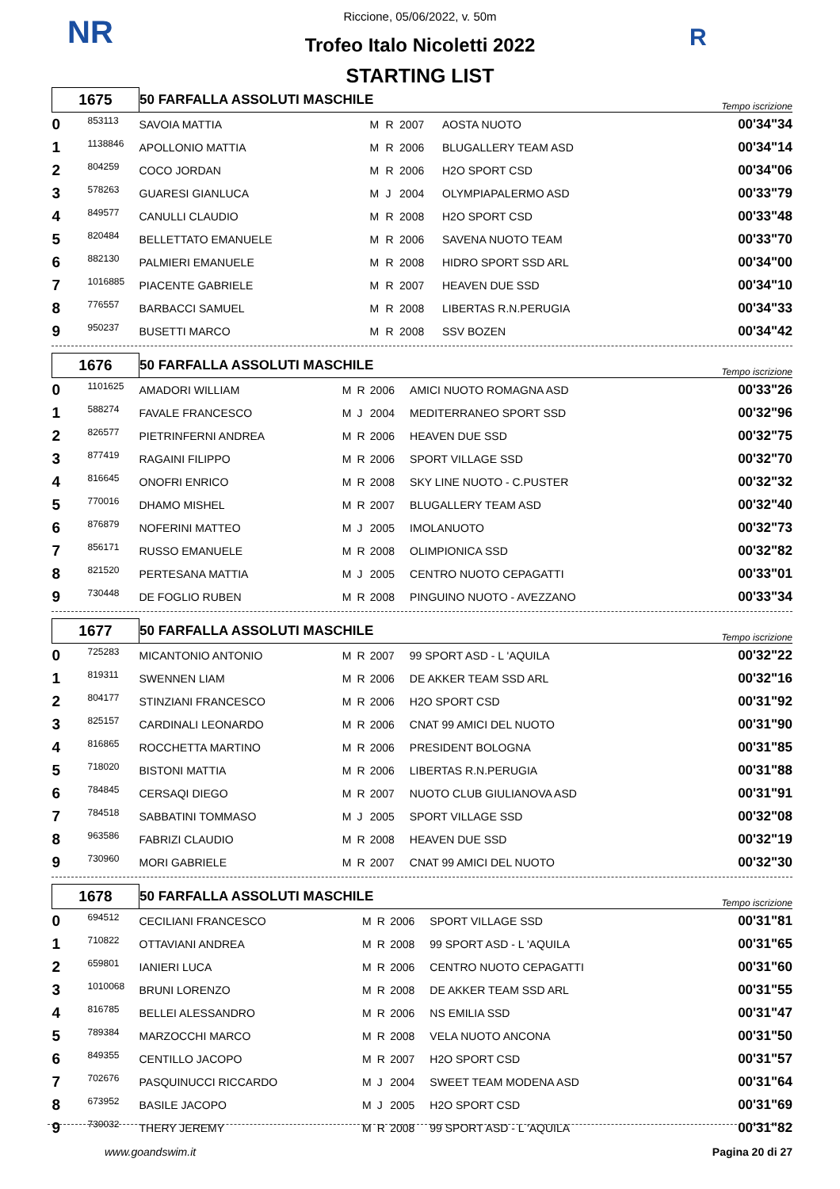NR R
Riccione, 05/06/2022, v. 50m
Trofeo Italo Nicoletti 2022
STARTING LIST
| 1675 | | 50 FARFALLA ASSOLUTI MASCHILE | | | | | Tempo iscrizione |
| 0 | 853113 | SAVOIA MATTIA | M | R | 2007 | AOSTA NUOTO | 00'34"34 |
| 1 | 1138846 | APOLLONIO MATTIA | M | R | 2006 | BLUGALLERY TEAM ASD | 00'34"14 |
| 2 | 804259 | COCO JORDAN | M | R | 2006 | H2O SPORT CSD | 00'34"06 |
| 3 | 578263 | GUARESI GIANLUCA | M | J | 2004 | OLYMPIAPALERMO ASD | 00'33"79 |
| 4 | 849577 | CANULLI CLAUDIO | M | R | 2008 | H2O SPORT CSD | 00'33"48 |
| 5 | 820484 | BELLETTATO EMANUELE | M | R | 2006 | SAVENA NUOTO TEAM | 00'33"70 |
| 6 | 882130 | PALMIERI EMANUELE | M | R | 2008 | HIDRO SPORT SSD ARL | 00'34"00 |
| 7 | 1016885 | PIACENTE GABRIELE | M | R | 2007 | HEAVEN DUE SSD | 00'34"10 |
| 8 | 776557 | BARBACCI SAMUEL | M | R | 2008 | LIBERTAS R.N.PERUGIA | 00'34"33 |
| 9 | 950237 | BUSETTI MARCO | M | R | 2008 | SSV BOZEN | 00'34"42 |
| 1676 | | 50 FARFALLA ASSOLUTI MASCHILE | | | | | Tempo iscrizione |
| 0 | 1101625 | AMADORI WILLIAM | M | R | 2006 | AMICI NUOTO ROMAGNA ASD | 00'33"26 |
| 1 | 588274 | FAVALE FRANCESCO | M | J | 2004 | MEDITERRANEO SPORT SSD | 00'32"96 |
| 2 | 826577 | PIETRINFERNI ANDREA | M | R | 2006 | HEAVEN DUE SSD | 00'32"75 |
| 3 | 877419 | RAGAINI FILIPPO | M | R | 2006 | SPORT VILLAGE SSD | 00'32"70 |
| 4 | 816645 | ONOFRI ENRICO | M | R | 2008 | SKY LINE NUOTO - C.PUSTER | 00'32"32 |
| 5 | 770016 | DHAMO MISHEL | M | R | 2007 | BLUGALLERY TEAM ASD | 00'32"40 |
| 6 | 876879 | NOFERINI MATTEO | M | J | 2005 | IMOLANUOTO | 00'32"73 |
| 7 | 856171 | RUSSO EMANUELE | M | R | 2008 | OLIMPIONICA SSD | 00'32"82 |
| 8 | 821520 | PERTESANA MATTIA | M | J | 2005 | CENTRO NUOTO CEPAGATTI | 00'33"01 |
| 9 | 730448 | DE FOGLIO RUBEN | M | R | 2008 | PINGUINO NUOTO - AVEZZANO | 00'33"34 |
| 1677 | | 50 FARFALLA ASSOLUTI MASCHILE | | | | | Tempo iscrizione |
| 0 | 725283 | MICANTONIO ANTONIO | M | R | 2007 | 99 SPORT ASD - L 'AQUILA | 00'32"22 |
| 1 | 819311 | SWENNEN LIAM | M | R | 2006 | DE AKKER TEAM SSD ARL | 00'32"16 |
| 2 | 804177 | STINZIANI FRANCESCO | M | R | 2006 | H2O SPORT CSD | 00'31"92 |
| 3 | 825157 | CARDINALI LEONARDO | M | R | 2006 | CNAT 99 AMICI DEL NUOTO | 00'31"90 |
| 4 | 816865 | ROCCHETTA MARTINO | M | R | 2006 | PRESIDENT BOLOGNA | 00'31"85 |
| 5 | 718020 | BISTONI MATTIA | M | R | 2006 | LIBERTAS R.N.PERUGIA | 00'31"88 |
| 6 | 784845 | CERSAQI DIEGO | M | R | 2007 | NUOTO CLUB GIULIANOVA ASD | 00'31"91 |
| 7 | 784518 | SABBATINI TOMMASO | M | J | 2005 | SPORT VILLAGE SSD | 00'32"08 |
| 8 | 963586 | FABRIZI CLAUDIO | M | R | 2008 | HEAVEN DUE SSD | 00'32"19 |
| 9 | 730960 | MORI GABRIELE | M | R | 2007 | CNAT 99 AMICI DEL NUOTO | 00'32"30 |
| 1678 | | 50 FARFALLA ASSOLUTI MASCHILE | | | | | Tempo iscrizione |
| 0 | 694512 | CECILIANI FRANCESCO | M | R | 2006 | SPORT VILLAGE SSD | 00'31"81 |
| 1 | 710822 | OTTAVIANI ANDREA | M | R | 2008 | 99 SPORT ASD - L 'AQUILA | 00'31"65 |
| 2 | 659801 | IANIERI LUCA | M | R | 2006 | CENTRO NUOTO CEPAGATTI | 00'31"60 |
| 3 | 1010068 | BRUNI LORENZO | M | R | 2008 | DE AKKER TEAM SSD ARL | 00'31"55 |
| 4 | 816785 | BELLEI ALESSANDRO | M | R | 2006 | NS EMILIA SSD | 00'31"47 |
| 5 | 789384 | MARZOCCHI MARCO | M | R | 2008 | VELA NUOTO ANCONA | 00'31"50 |
| 6 | 849355 | CENTILLO JACOPO | M | R | 2007 | H2O SPORT CSD | 00'31"57 |
| 7 | 702676 | PASQUINUCCI RICCARDO | M | J | 2004 | SWEET TEAM MODENA ASD | 00'31"64 |
| 8 | 673952 | BASILE JACOPO | M | J | 2005 | H2O SPORT CSD | 00'31"69 |
| 9 | 730032 | THERY JEREMY | M | R | 2008 | 99 SPORT ASD - L 'AQUILA | 00'31"82 |
www.goandswim.it Pagina 20 di 27